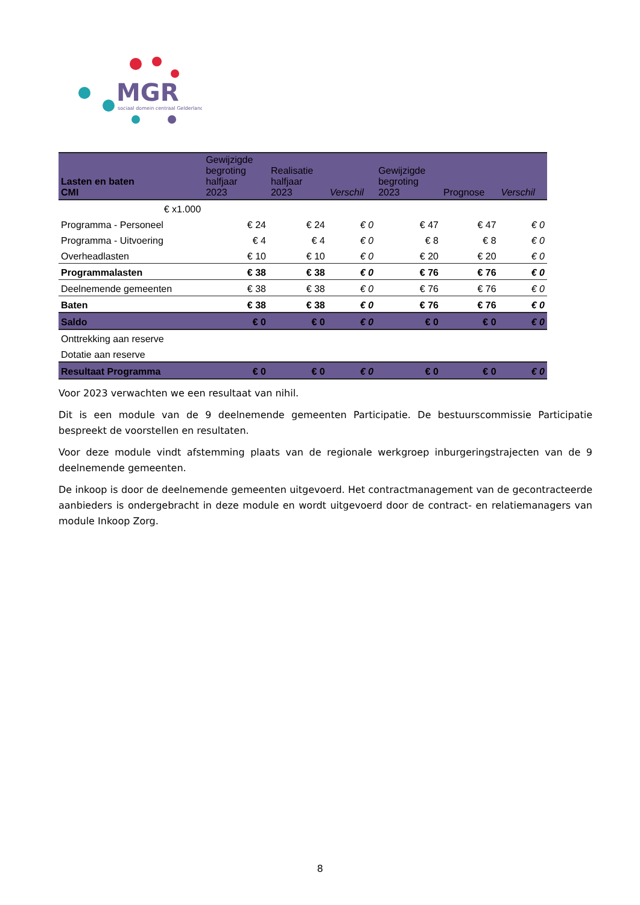MGR
sociaal domein centraal Gelderland
| Lasten en baten CMI | Gewijzigde begroting halfjaar 2023 | Realisatie halfjaar 2023 | Verschil | Gewijzigde begroting 2023 | Prognose | Verschil |
| --- | --- | --- | --- | --- | --- | --- |
| € x1.000 | | | | | | |
| Programma - Personeel | € 24 | € 24 | € 0 | € 47 | € 47 | € 0 |
| Programma - Uitvoering | € 4 | € 4 | € 0 | € 8 | € 8 | € 0 |
| Overheadlasten | € 10 | € 10 | € 0 | € 20 | € 20 | € 0 |
| Programmalasten | € 38 | € 38 | € 0 | € 76 | € 76 | € 0 |
| Deelnemende gemeenten | € 38 | € 38 | € 0 | € 76 | € 76 | € 0 |
| Baten | € 38 | € 38 | € 0 | € 76 | € 76 | € 0 |
| Saldo | € 0 | € 0 | € 0 | € 0 | € 0 | € 0 |
| Onttrekking aan reserve | | | | | | |
| Dotatie aan reserve | | | | | | |
| Resultaat Programma | € 0 | € 0 | € 0 | € 0 | € 0 | € 0 |
Voor 2023 verwachten we een resultaat van nihil.
Dit is een module van de 9 deelnemende gemeenten Participatie. De bestuurscommissie Participatie bespreekt de voorstellen en resultaten.
Voor deze module vindt afstemming plaats van de regionale werkgroep inburgeringstrajecten van de 9 deelnemende gemeenten.
De inkoop is door de deelnemende gemeenten uitgevoerd. Het contractmanagement van de gecontracteerde aanbieders is ondergebracht in deze module en wordt uitgevoerd door de contract- en relatiemanagers van module Inkoop Zorg.
8